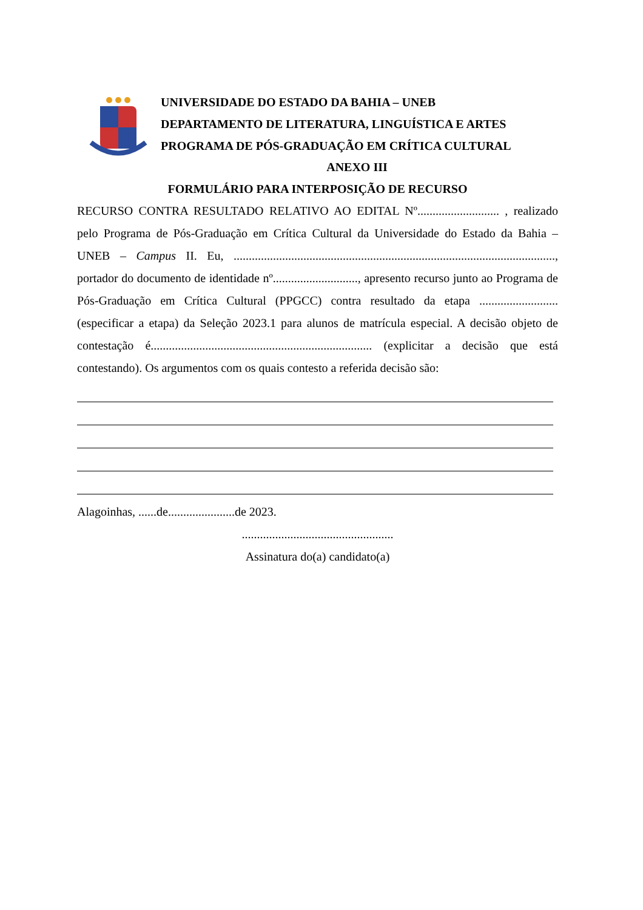UNIVERSIDADE DO ESTADO DA BAHIA – UNEB
DEPARTAMENTO DE LITERATURA, LINGUÍSTICA E ARTES
PROGRAMA DE PÓS-GRADUAÇÃO EM CRÍTICA CULTURAL
ANEXO III
FORMULÁRIO PARA INTERPOSIÇÃO DE RECURSO
RECURSO CONTRA RESULTADO RELATIVO AO EDITAL Nº........................... , realizado pelo Programa de Pós-Graduação em Crítica Cultural da Universidade do Estado da Bahia – UNEB – Campus II. Eu, .........................................................................................................., portador do documento de identidade nº............................, apresento recurso junto ao Programa de Pós-Graduação em Crítica Cultural (PPGCC) contra resultado da etapa .......................... (especificar a etapa) da Seleção 2023.1 para alunos de matrícula especial. A decisão objeto de contestação é......................................................................... (explicitar a decisão que está contestando). Os argumentos com os quais contesto a referida decisão são:
Alagoinhas, ......de......................de 2023.
..................................................
Assinatura do(a) candidato(a)